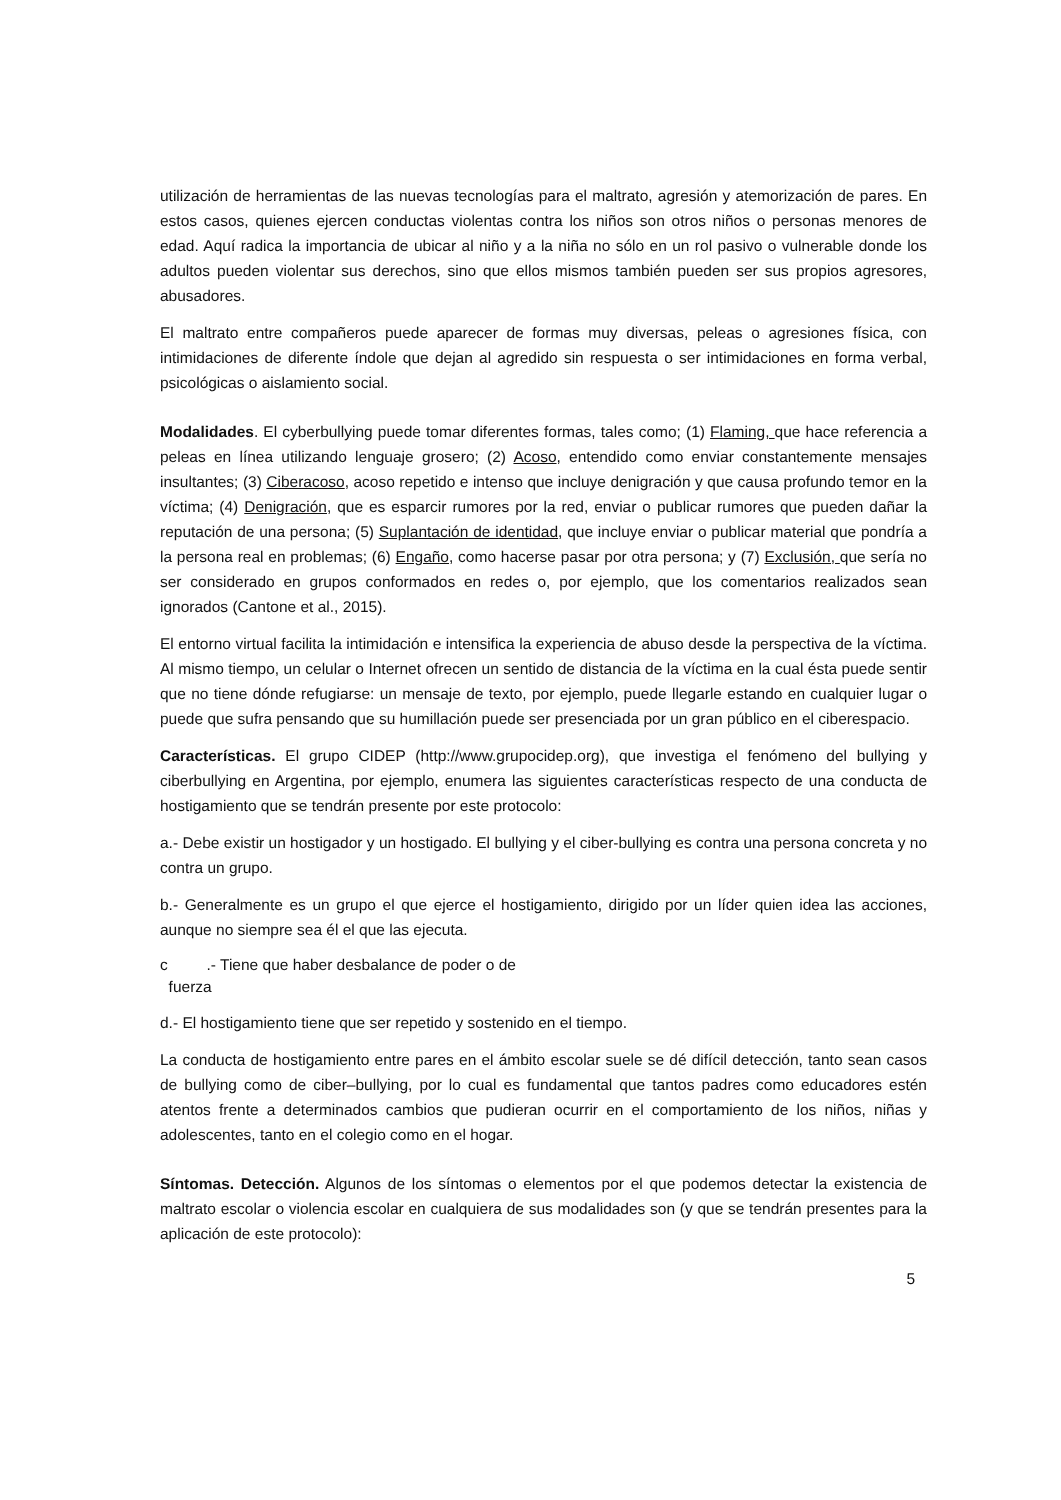utilización de herramientas de las nuevas tecnologías para el maltrato, agresión y atemorización de pares. En estos casos, quienes ejercen conductas violentas contra los niños son otros niños o personas menores de edad. Aquí radica la importancia de ubicar al niño y a la niña no sólo en un rol pasivo o vulnerable donde los adultos pueden violentar sus derechos, sino que ellos mismos también pueden ser sus propios agresores, abusadores.
El maltrato entre compañeros puede aparecer de formas muy diversas, peleas o agresiones física, con intimidaciones de diferente índole que dejan al agredido sin respuesta o ser intimidaciones en forma verbal, psicológicas o aislamiento social.
Modalidades. El cyberbullying puede tomar diferentes formas, tales como; (1) Flaming, que hace referencia a peleas en línea utilizando lenguaje grosero; (2) Acoso, entendido como enviar constantemente mensajes insultantes; (3) Ciberacoso, acoso repetido e intenso que incluye denigración y que causa profundo temor en la víctima; (4) Denigración, que es esparcir rumores por la red, enviar o publicar rumores que pueden dañar la reputación de una persona; (5) Suplantación de identidad, que incluye enviar o publicar material que pondría a la persona real en problemas; (6) Engaño, como hacerse pasar por otra persona; y (7) Exclusión, que sería no ser considerado en grupos conformados en redes o, por ejemplo, que los comentarios realizados sean ignorados (Cantone et al., 2015).
El entorno virtual facilita la intimidación e intensifica la experiencia de abuso desde la perspectiva de la víctima. Al mismo tiempo, un celular o Internet ofrecen un sentido de distancia de la víctima en la cual ésta puede sentir que no tiene dónde refugiarse: un mensaje de texto, por ejemplo, puede llegarle estando en cualquier lugar o puede que sufra pensando que su humillación puede ser presenciada por un gran público en el ciberespacio.
Características. El grupo CIDEP (http://www.grupocidep.org), que investiga el fenómeno del bullying y ciberbullying en Argentina, por ejemplo, enumera las siguientes características respecto de una conducta de hostigamiento que se tendrán presente por este protocolo:
a.- Debe existir un hostigador y un hostigado. El bullying y el ciber-bullying es contra una persona concreta y no contra un grupo.
b.- Generalmente es un grupo el que ejerce el hostigamiento, dirigido por un líder quien idea las acciones, aunque no siempre sea él el que las ejecuta.
c .- Tiene que haber desbalance de poder o de
fuerza
d.- El hostigamiento tiene que ser repetido y sostenido en el tiempo.
La conducta de hostigamiento entre pares en el ámbito escolar suele se dé difícil detección, tanto sean casos de bullying como de ciber–bullying, por lo cual es fundamental que tantos padres como educadores estén atentos frente a determinados cambios que pudieran ocurrir en el comportamiento de los niños, niñas y adolescentes, tanto en el colegio como en el hogar.
Síntomas. Detección. Algunos de los síntomas o elementos por el que podemos detectar la existencia de maltrato escolar o violencia escolar en cualquiera de sus modalidades son (y que se tendrán presentes para la aplicación de este protocolo):
5